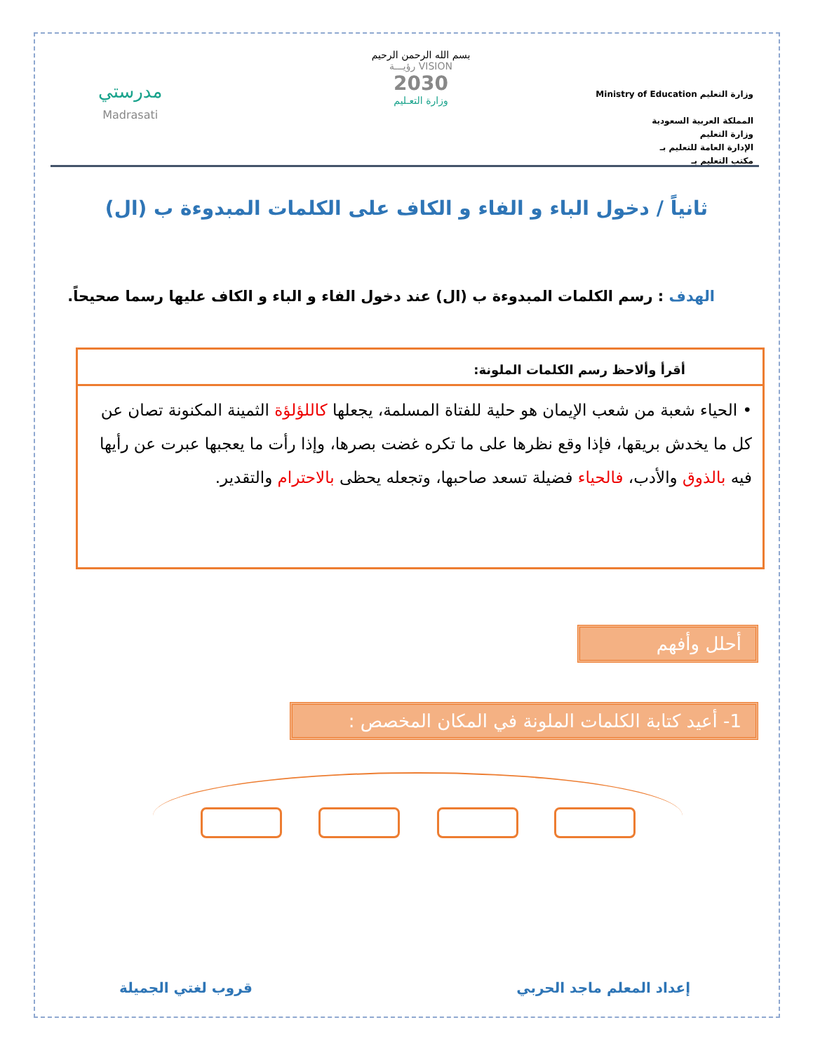وزارة التعليم Ministry of Education
المملكة العربية السعودية
وزارة التعليم
الإدارة العامة للتعليم بـ
مكتب التعليم بـ
بسم الله الرحمن الرحيم
VISION رؤيـــة
2030
وزارة التعـليم
مدرستي
Madrasati
ثانياً / دخول الباء و الفاء و الكاف على الكلمات المبدوءة ب (ال)
الهدف : رسم الكلمات المبدوءة ب (ال) عند دخول الفاء و الباء و الكاف عليها رسما صحيحاً.
أقرأ وألاحظ رسم الكلمات الملونة:
• الحياء شعبة من شعب الإيمان هو حلية للفتاة المسلمة، يجعلها كاللؤلؤة الثمينة المكنونة تصان عن كل ما يخدش بريقها، فإذا وقع نظرها على ما تكره غضت بصرها، وإذا رأت ما يعجبها عبرت عن رأيها فيه بالذوق والأدب، فالحياء فضيلة تسعد صاحبها، وتجعله يحظى بالاحترام والتقدير.
أحلل وأفهم
1- أعيد كتابة الكلمات الملونة في المكان المخصص :
إعداد المعلم ماجد الحربي قروب لغتي الجميلة